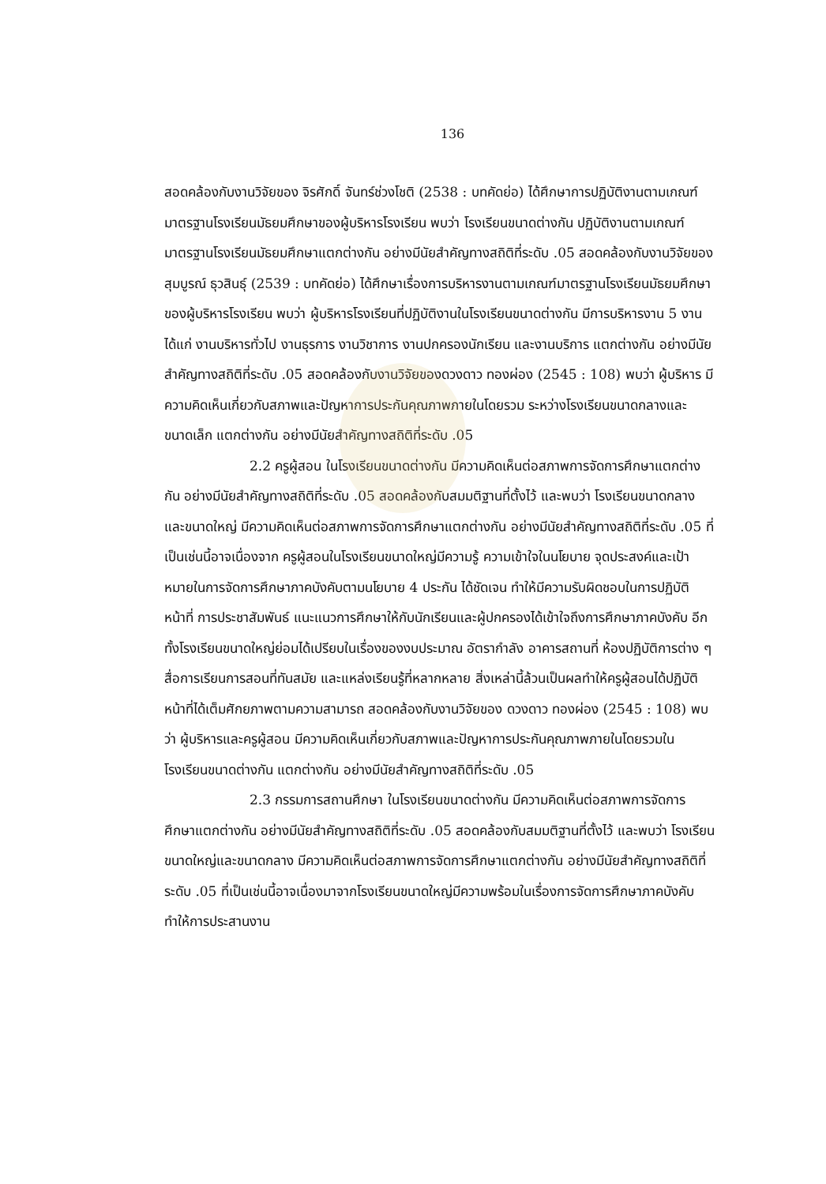136
สอดคล้องกับงานวิจัยของ จิรศักดิ์ จันทร์ช่วงโชติ (2538 : บทคัดย่อ) ได้ศึกษาการปฏิบัติงานตามเกณฑ์มาตรฐานโรงเรียนมัธยมศึกษาของผู้บริหารโรงเรียน พบว่า โรงเรียนขนาดต่างกัน ปฏิบัติงานตามเกณฑ์มาตรฐานโรงเรียนมัธยมศึกษาแตกต่างกัน อย่างมีนัยสำคัญทางสถิติที่ระดับ .05 สอดคล้องกับงานวิจัยของสุมบูรณ์ ธุวสินธุ์ (2539 : บทคัดย่อ) ได้ศึกษาเรื่องการบริหารงานตามเกณฑ์มาตรฐานโรงเรียนมัธยมศึกษาของผู้บริหารโรงเรียน พบว่า ผู้บริหารโรงเรียนที่ปฏิบัติงานในโรงเรียนขนาดต่างกัน มีการบริหารงาน 5 งาน ได้แก่ งานบริหารทั่วไป งานธุรการ งานวิชาการ งานปกครองนักเรียน และงานบริการ แตกต่างกัน อย่างมีนัยสำคัญทางสถิติที่ระดับ .05 สอดคล้องกับงานวิจัยของดวงดาว ทองผ่อง (2545 : 108) พบว่า ผู้บริหาร มีความคิดเห็นเกี่ยวกับสภาพและปัญหาการประกันคุณภาพภายในโดยรวม ระหว่างโรงเรียนขนาดกลางและขนาดเล็ก แตกต่างกัน อย่างมีนัยสำคัญทางสถิติที่ระดับ .05
2.2 ครูผู้สอน ในโรงเรียนขนาดต่างกัน มีความคิดเห็นต่อสภาพการจัดการศึกษาแตกต่างกัน อย่างมีนัยสำคัญทางสถิติที่ระดับ .05 สอดคล้องกับสมมติฐานที่ตั้งไว้ และพบว่า โรงเรียนขนาดกลางและขนาดใหญ่ มีความคิดเห็นต่อสภาพการจัดการศึกษาแตกต่างกัน อย่างมีนัยสำคัญทางสถิติที่ระดับ .05 ที่เป็นเช่นนี้อาจเนื่องจาก ครูผู้สอนในโรงเรียนขนาดใหญ่มีความรู้ ความเข้าใจในนโยบาย จุดประสงค์และเป้าหมายในการจัดการศึกษาภาคบังคับตามนโยบาย 4 ประกัน ได้ชัดเจน ทำให้มีความรับผิดชอบในการปฏิบัติหน้าที่ การประชาสัมพันธ์ แนะแนวการศึกษาให้กับนักเรียนและผู้ปกครองได้เข้าใจถึงการศึกษาภาคบังคับ อีกทั้งโรงเรียนขนาดใหญ่ย่อมได้เปรียบในเรื่องของงบประมาณ อัตรากำลัง อาคารสถานที่ ห้องปฏิบัติการต่าง ๆ สื่อการเรียนการสอนที่ทันสมัย และแหล่งเรียนรู้ที่หลากหลาย สิ่งเหล่านี้ล้วนเป็นผลทำให้ครูผู้สอนได้ปฏิบัติหน้าที่ได้เต็มศักยภาพตามความสามารถ สอดคล้องกับงานวิจัยของ ดวงดาว ทองผ่อง (2545 : 108) พบว่า ผู้บริหารและครูผู้สอน มีความคิดเห็นเกี่ยวกับสภาพและปัญหาการประกันคุณภาพภายในโดยรวมในโรงเรียนขนาดต่างกัน แตกต่างกัน อย่างมีนัยสำคัญทางสถิติที่ระดับ .05
2.3 กรรมการสถานศึกษา ในโรงเรียนขนาดต่างกัน มีความคิดเห็นต่อสภาพการจัดการศึกษาแตกต่างกัน อย่างมีนัยสำคัญทางสถิติที่ระดับ .05 สอดคล้องกับสมมติฐานที่ตั้งไว้ และพบว่า โรงเรียนขนาดใหญ่และขนาดกลาง มีความคิดเห็นต่อสภาพการจัดการศึกษาแตกต่างกัน อย่างมีนัยสำคัญทางสถิติที่ระดับ .05 ที่เป็นเช่นนี้อาจเนื่องมาจากโรงเรียนขนาดใหญ่มีความพร้อมในเรื่องการจัดการศึกษาภาคบังคับ ทำให้การประสานงาน